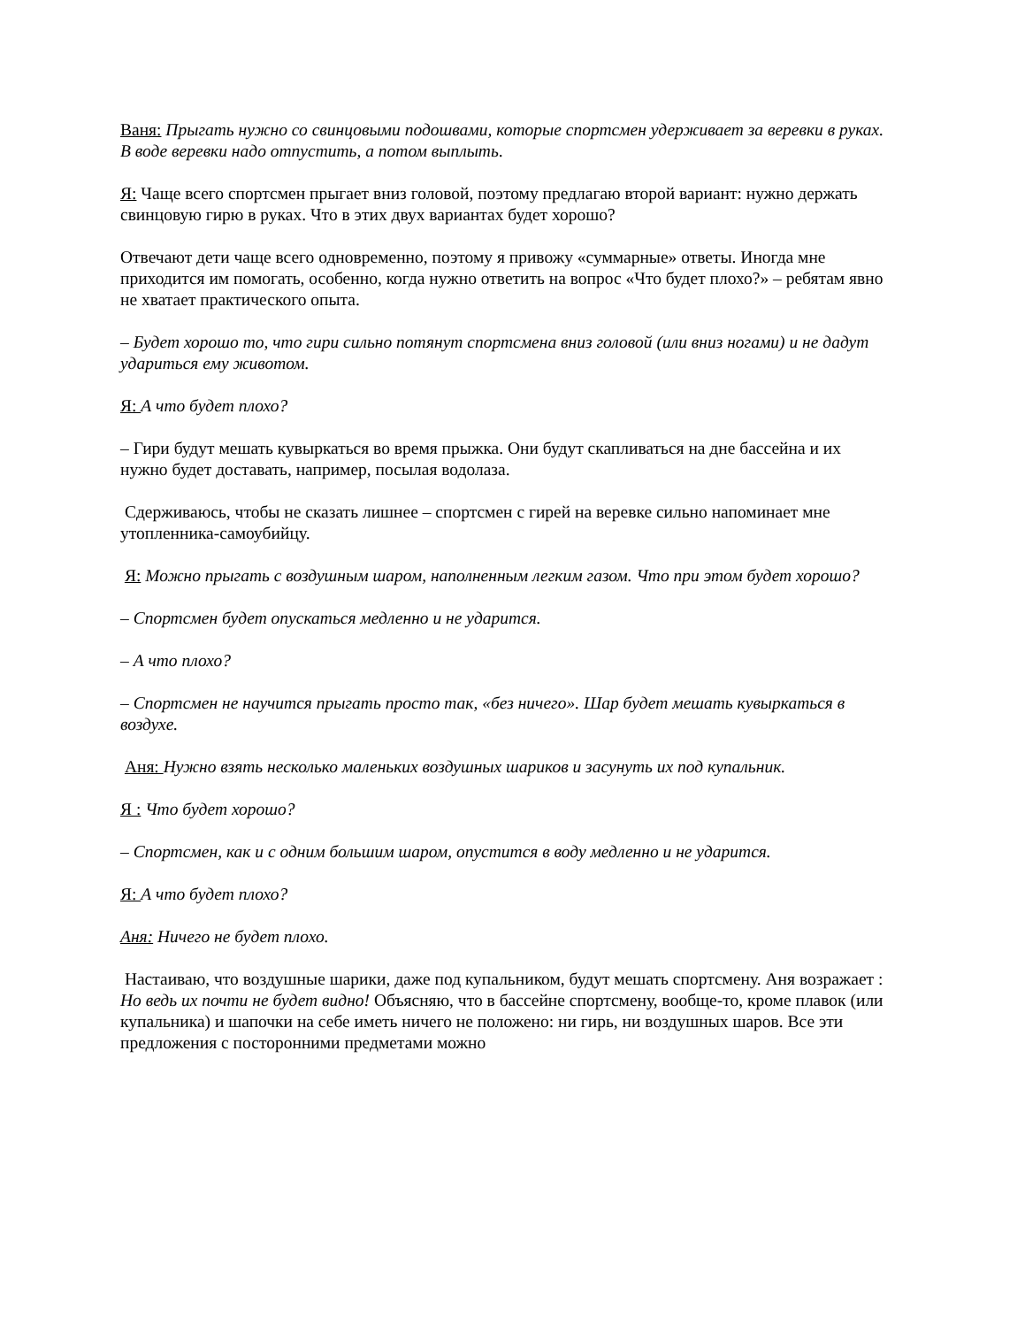Ваня: Прыгать нужно со свинцовыми подошвами, которые спортсмен удерживает за веревки в руках. В воде веревки надо отпустить, а потом выплыть.
Я: Чаще всего спортсмен прыгает вниз головой, поэтому предлагаю второй вариант: нужно держать свинцовую гирю в руках. Что в этих двух вариантах будет хорошо?
Отвечают дети чаще всего одновременно, поэтому я привожу «суммарные» ответы. Иногда мне приходится им помогать, особенно, когда нужно ответить на вопрос «Что будет плохо?» – ребятам явно не хватает практического опыта.
– Будет хорошо то, что гири сильно потянут спортсмена вниз головой (или вниз ногами) и не дадут удариться ему животом.
Я: А что будет плохо?
– Гири будут мешать кувыркаться во время прыжка. Они будут скапливаться на дне бассейна и их нужно будет доставать, например, посылая водолаза.
Сдерживаюсь, чтобы не сказать лишнее – спортсмен с гирей на веревке сильно напоминает мне утопленника-самоубийцу.
Я: Можно прыгать с воздушным шаром, наполненным легким газом. Что при этом будет хорошо?
– Спортсмен будет опускаться медленно и не ударится.
– А что плохо?
– Спортсмен не научится прыгать просто так, «без ничего». Шар будет мешать кувыркаться в воздухе.
Аня: Нужно взять несколько маленьких воздушных шариков и засунуть их под купальник.
Я : Что будет хорошо?
– Спортсмен, как и с одним большим шаром, опустится в воду медленно и не ударится.
Я: А что будет плохо?
Аня: Ничего не будет плохо.
Настаиваю, что воздушные шарики, даже под купальником, будут мешать спортсмену. Аня возражает : Но ведь их почти не будет видно! Объясняю, что в бассейне спортсмену, вообще-то, кроме плавок (или купальника) и шапочки на себе иметь ничего не положено: ни гирь, ни воздушных шаров. Все эти предложения с посторонними предметами можно